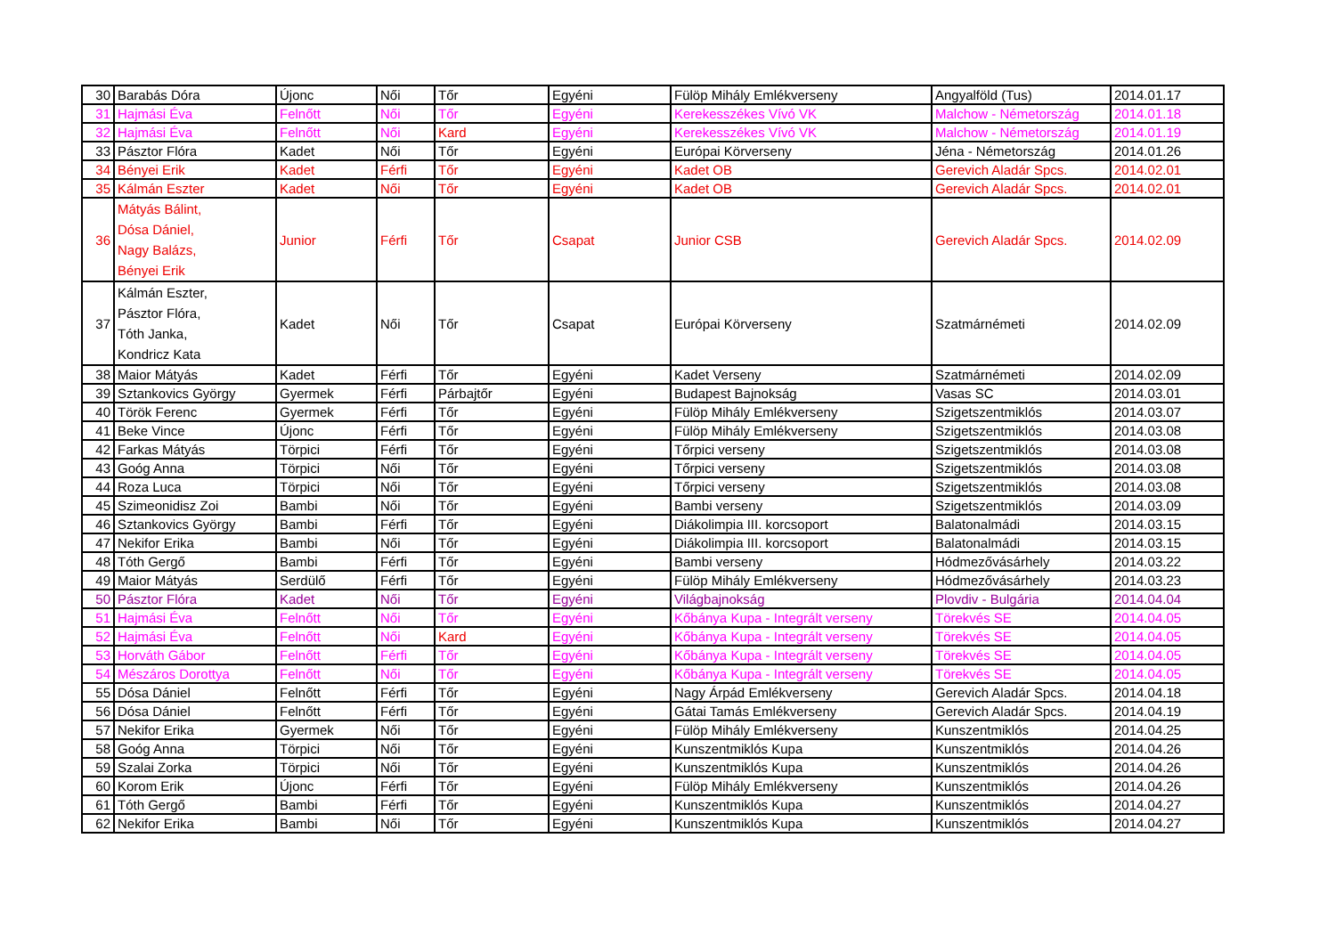| 30 | Barabás Dóra | Újonc | Női | Tőr | Egyéni | Fülöp Mihály Emlékverseny | Angyalföld (Tus) | 2014.01.17 |
| 31 | Hajmási Éva | Felnőtt | Női | Tőr | Egyéni | Kerekesszékes Vívó VK | Malchow - Németország | 2014.01.18 |
| 32 | Hajmási Éva | Felnőtt | Női | Kard | Egyéni | Kerekesszékes Vívó VK | Malchow - Németország | 2014.01.19 |
| 33 | Pásztor Flóra | Kadet | Női | Tőr | Egyéni | Európai Körverseny | Jéna - Németország | 2014.01.26 |
| 34 | Bényei Erik | Kadet | Férfi | Tőr | Egyéni | Kadet OB | Gerevich Aladár Spcs. | 2014.02.01 |
| 35 | Kálmán Eszter | Kadet | Női | Tőr | Egyéni | Kadet OB | Gerevich Aladár Spcs. | 2014.02.01 |
| 36 | Mátyás Bálint, Dósa Dániel, Nagy Balázs, Bényei Erik | Junior | Férfi | Tőr | Csapat | Junior CSB | Gerevich Aladár Spcs. | 2014.02.09 |
| 37 | Kálmán Eszter, Pásztor Flóra, Tóth Janka, Kondricz Kata | Kadet | Női | Tőr | Csapat | Európai Körverseny | Szatmárnémeti | 2014.02.09 |
| 38 | Maior Mátyás | Kadet | Férfi | Tőr | Egyéni | Kadet Verseny | Szatmárnémeti | 2014.02.09 |
| 39 | Sztankovics György | Gyermek | Férfi | Párbajtőr | Egyéni | Budapest Bajnokság | Vasas SC | 2014.03.01 |
| 40 | Török Ferenc | Gyermek | Férfi | Tőr | Egyéni | Fülöp Mihály Emlékverseny | Szigetszentmiklós | 2014.03.07 |
| 41 | Beke Vince | Újonc | Férfi | Tőr | Egyéni | Fülöp Mihály Emlékverseny | Szigetszentmiklós | 2014.03.08 |
| 42 | Farkas Mátyás | Törpici | Férfi | Tőr | Egyéni | Tőrpici verseny | Szigetszentmiklós | 2014.03.08 |
| 43 | Goóg Anna | Törpici | Női | Tőr | Egyéni | Tőrpici verseny | Szigetszentmiklós | 2014.03.08 |
| 44 | Roza Luca | Törpici | Női | Tőr | Egyéni | Tőrpici verseny | Szigetszentmiklós | 2014.03.08 |
| 45 | Szimeonidisz Zoi | Bambi | Női | Tőr | Egyéni | Bambi verseny | Szigetszentmiklós | 2014.03.09 |
| 46 | Sztankovics György | Bambi | Férfi | Tőr | Egyéni | Diákolimpia III. korcsoport | Balatonalmádi | 2014.03.15 |
| 47 | Nekifor Erika | Bambi | Női | Tőr | Egyéni | Diákolimpia III. korcsoport | Balatonalmádi | 2014.03.15 |
| 48 | Tóth Gergő | Bambi | Férfi | Tőr | Egyéni | Bambi verseny | Hódmezővásárhely | 2014.03.22 |
| 49 | Maior Mátyás | Serdülő | Férfi | Tőr | Egyéni | Fülöp Mihály Emlékverseny | Hódmezővásárhely | 2014.03.23 |
| 50 | Pásztor Flóra | Kadet | Női | Tőr | Egyéni | Világbajnokság | Plovdiv - Bulgária | 2014.04.04 |
| 51 | Hajmási Éva | Felnőtt | Női | Tőr | Egyéni | Kőbánya Kupa - Integrált verseny | Törekvés SE | 2014.04.05 |
| 52 | Hajmási Éva | Felnőtt | Női | Kard | Egyéni | Kőbánya Kupa - Integrált verseny | Törekvés SE | 2014.04.05 |
| 53 | Horváth Gábor | Felnőtt | Férfi | Tőr | Egyéni | Kőbánya Kupa - Integrált verseny | Törekvés SE | 2014.04.05 |
| 54 | Mészáros Dorottya | Felnőtt | Női | Tőr | Egyéni | Kőbánya Kupa - Integrált verseny | Törekvés SE | 2014.04.05 |
| 55 | Dósa Dániel | Felnőtt | Férfi | Tőr | Egyéni | Nagy Árpád Emlékverseny | Gerevich Aladár Spcs. | 2014.04.18 |
| 56 | Dósa Dániel | Felnőtt | Férfi | Tőr | Egyéni | Gátai Tamás Emlékverseny | Gerevich Aladár Spcs. | 2014.04.19 |
| 57 | Nekifor Erika | Gyermek | Női | Tőr | Egyéni | Fülöp Mihály Emlékverseny | Kunszentmiklós | 2014.04.25 |
| 58 | Goóg Anna | Törpici | Női | Tőr | Egyéni | Kunszentmiklós Kupa | Kunszentmiklós | 2014.04.26 |
| 59 | Szalai Zorka | Törpici | Női | Tőr | Egyéni | Kunszentmiklós Kupa | Kunszentmiklós | 2014.04.26 |
| 60 | Korom Erik | Újonc | Férfi | Tőr | Egyéni | Fülöp Mihály Emlékverseny | Kunszentmiklós | 2014.04.26 |
| 61 | Tóth Gergő | Bambi | Férfi | Tőr | Egyéni | Kunszentmiklós Kupa | Kunszentmiklós | 2014.04.27 |
| 62 | Nekifor Erika | Bambi | Női | Tőr | Egyéni | Kunszentmiklós Kupa | Kunszentmiklós | 2014.04.27 |